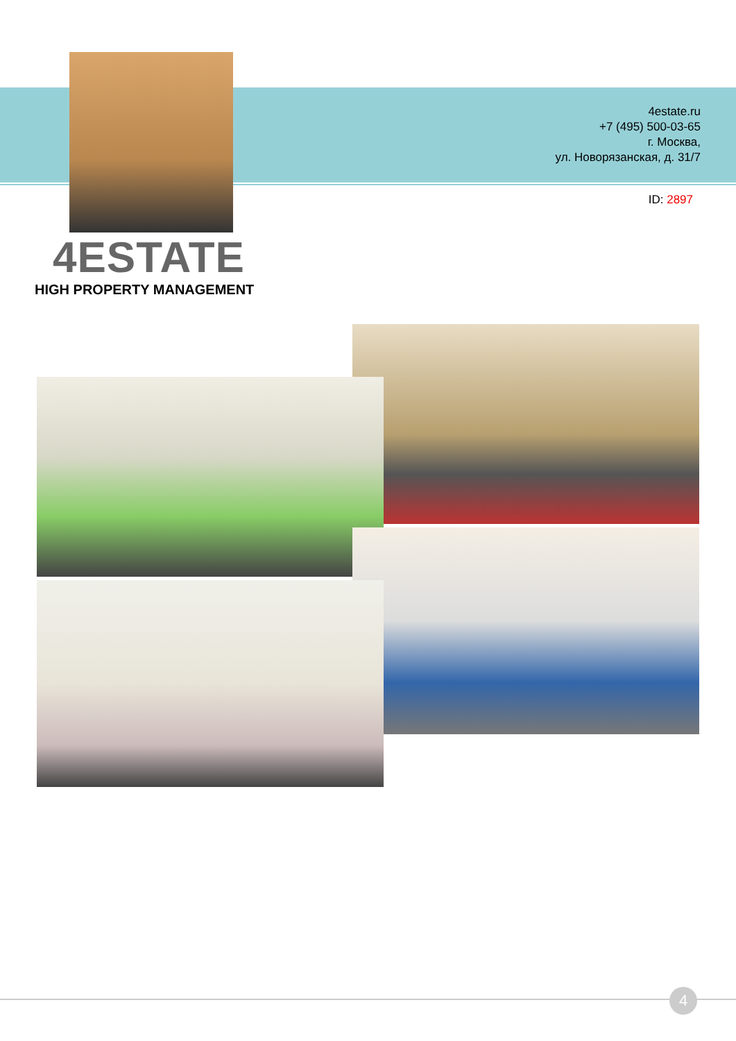4estate.ru
+7 (495) 500-03-65
г. Москва,
ул. Новорязанская, д. 31/7
ID: 2897
4ESTATE
HIGH PROPERTY MANAGEMENT
4